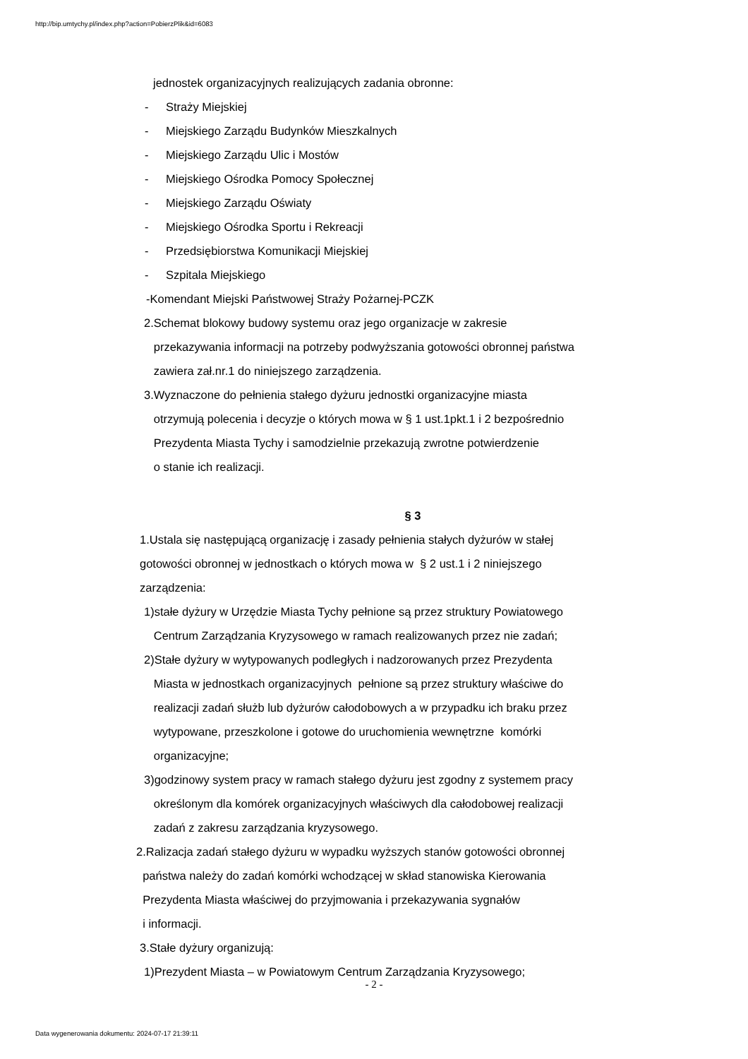http://bip.umtychy.pl/index.php?action=PobierzPlik&id=6083
jednostek organizacyjnych realizujących zadania obronne:
- Straży Miejskiej
- Miejskiego Zarządu Budynków Mieszkalnych
- Miejskiego Zarządu Ulic i Mostów
- Miejskiego Ośrodka Pomocy Społecznej
- Miejskiego Zarządu Oświaty
- Miejskiego Ośrodka Sportu i Rekreacji
- Przedsiębiorstwa Komunikacji Miejskiej
- Szpitala Miejskiego
-Komendant Miejski Państwowej Straży Pożarnej-PCZK
2.Schemat blokowy budowy systemu oraz jego organizacje w zakresie
przekazywania informacji na potrzeby podwyższania gotowości obronnej państwa
zawiera zał.nr.1 do niniejszego zarządzenia.
3.Wyznaczone do pełnienia stałego dyżuru jednostki organizacyjne miasta
otrzymują polecenia i decyzje o których mowa w § 1 ust.1pkt.1 i 2 bezpośrednio
Prezydenta Miasta Tychy i samodzielnie przekazują zwrotne potwierdzenie
o stanie ich realizacji.
§ 3
1.Ustala się następującą organizację i zasady pełnienia stałych dyżurów w stałej
gotowości obronnej w jednostkach o których mowa w § 2 ust.1 i 2 niniejszego
zarządzenia:
1)stałe dyżury w Urzędzie Miasta Tychy pełnione są przez struktury Powiatowego
Centrum Zarządzania Kryzysowego w ramach realizowanych przez nie zadań;
2)Stałe dyżury w wytypowanych podległych i nadzorowanych przez Prezydenta
Miasta w jednostkach organizacyjnych pełnione są przez struktury właściwe do
realizacji zadań służb lub dyżurów całodobowych a w przypadku ich braku przez
wytypowane, przeszkolone i gotowe do uruchomienia wewnętrzne komórki
organizacyjne;
3)godzinowy system pracy w ramach stałego dyżuru jest zgodny z systemem pracy
określonym dla komórek organizacyjnych właściwych dla całodobowej realizacji
zadań z zakresu zarządzania kryzysowego.
2.Ralizacja zadań stałego dyżuru w wypadku wyższych stanów gotowości obronnej
państwa należy do zadań komórki wchodzącej w skład stanowiska Kierowania
Prezydenta Miasta właściwej do przyjmowania i przekazywania sygnałów
i informacji.
3.Stałe dyżury organizują:
1)Prezydent Miasta – w Powiatowym Centrum Zarządzania Kryzysowego;
- 2 -
Data wygenerowania dokumentu: 2024-07-17 21:39:11